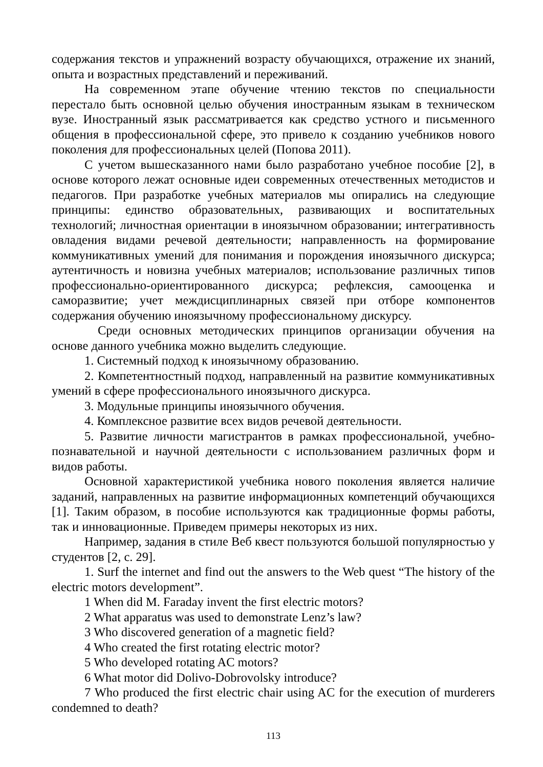содержания текстов и упражнений возрасту обучающихся, отражение их знаний, опыта и возрастных представлений и переживаний.
На современном этапе обучение чтению текстов по специальности перестало быть основной целью обучения иностранным языкам в техническом вузе. Иностранный язык рассматривается как средство устного и письменного общения в профессиональной сфере, это привело к созданию учебников нового поколения для профессиональных целей (Попова 2011).
С учетом вышесказанного нами было разработано учебное пособие [2], в основе которого лежат основные идеи современных отечественных методистов и педагогов. При разработке учебных материалов мы опирались на следующие принципы: единство образовательных, развивающих и воспитательных технологий; личностная ориентации в иноязычном образовании; интегративность овладения видами речевой деятельности; направленность на формирование коммуникативных умений для понимания и порождения иноязычного дискурса; аутентичность и новизна учебных материалов; использование различных типов профессионально-ориентированного дискурса; рефлексия, самооценка и саморазвитие; учет междисциплинарных связей при отборе компонентов содержания обучению иноязычному профессиональному дискурсу.
Среди основных методических принципов организации обучения на основе данного учебника можно выделить следующие.
1. Системный подход к иноязычному образованию.
2. Компетентностный подход, направленный на развитие коммуникативных умений в сфере профессионального иноязычного дискурса.
3. Модульные принципы иноязычного обучения.
4. Комплексное развитие всех видов речевой деятельности.
5. Развитие личности магистрантов в рамках профессиональной, учебно-познавательной и научной деятельности с использованием различных форм и видов работы.
Основной характеристикой учебника нового поколения является наличие заданий, направленных на развитие информационных компетенций обучающихся [1]. Таким образом, в пособие используются как традиционные формы работы, так и инновационные. Приведем примеры некоторых из них.
Например, задания в стиле Веб квест пользуются большой популярностью у студентов [2, с. 29].
1. Surf the internet and find out the answers to the Web quest “The history of the electric motors development”.
1 When did M. Faraday invent the first electric motors?
2 What apparatus was used to demonstrate Lenz’s law?
3 Who discovered generation of a magnetic field?
4 Who created the first rotating electric motor?
5 Who developed rotating AC motors?
6 What motor did Dolivo-Dobrovolsky introduce?
7 Who produced the first electric chair using AC for the execution of murderers condemned to death?
113